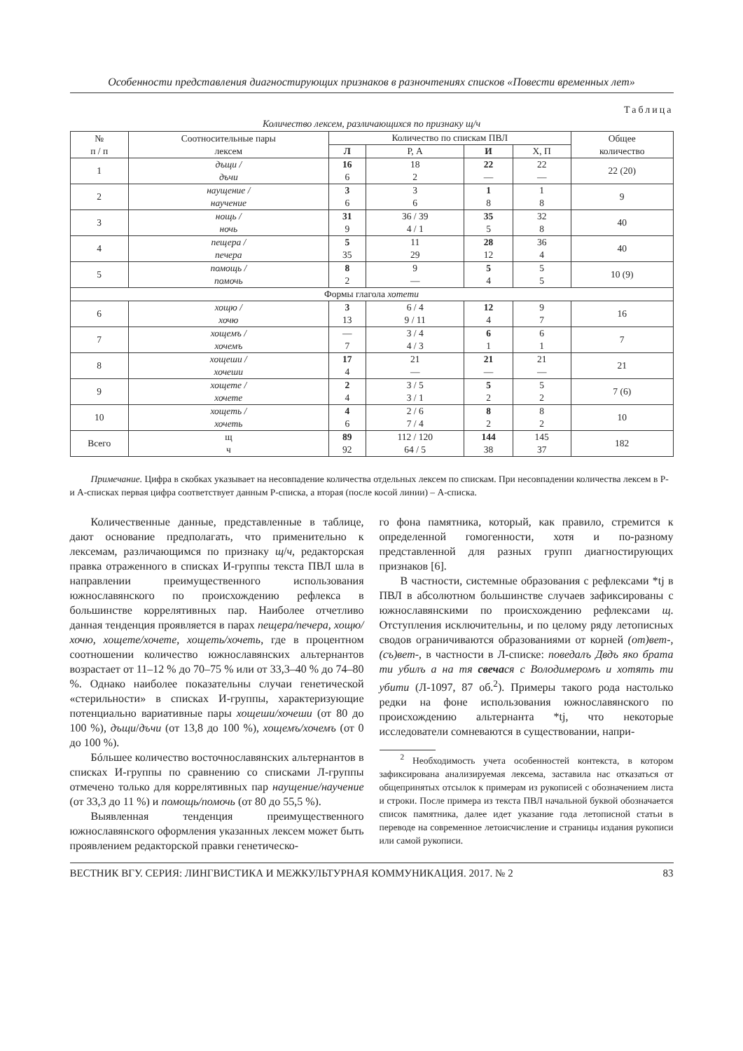Особенности представления диагностирующих признаков в разночтениях списков «Повести временных лет»
Таблица
Количество лексем, различающихся по признаку щ/ч
| № п / п | Соотносительные пары лексем | Количество по спискам ПВЛ | | | | Общее количество |
| --- | --- | --- | --- | --- | --- | --- |
| | | Л | Р, А | И | Х, П | |
| 1 | дъщи / дъчи | 16 6 | 18 2 | 22 — | 22 — | 22 (20) |
| 2 | наущение / научение | 3 6 | 3 6 | 1 8 | 1 8 | 9 |
| 3 | нощь / ночь | 31 9 | 36 / 39 4 / 1 | 35 5 | 32 8 | 40 |
| 4 | пещера / печера | 5 35 | 11 29 | 28 12 | 36 4 | 40 |
| 5 | помощь / помочь | 8 2 | 9 — | 5 4 | 5 5 | 10 (9) |
| Формы глагола хотети | | | | | | |
| 6 | хощю / хочю | 3 13 | 6 / 4 9 / 11 | 12 4 | 9 7 | 16 |
| 7 | хощемъ / хочемъ | — 7 | 3 / 4 4 / 3 | 6 1 | 6 1 | 7 |
| 8 | хощеши / хочеши | 17 4 | 21 — | 21 — | 21 — | 21 |
| 9 | хощете / хочете | 2 4 | 3 / 5 3 / 1 | 5 2 | 5 2 | 7 (6) |
| 10 | хощеть / хочеть | 4 6 | 2 / 6 7 / 4 | 8 2 | 8 2 | 10 |
| Всего | щ ч | 89 92 | 112 / 120 64 / 5 | 144 38 | 145 37 | 182 |
Примечание. Цифра в скобках указывает на несовпадение количества отдельных лексем по спискам. При несовпадении количества лексем в Р- и А-списках первая цифра соответствует данным Р-списка, а вторая (после косой линии) – А-списка.
Количественные данные, представленные в таблице, дают основание предполагать, что применительно к лексемам, различающимся по признаку щ/ч, редакторская правка отраженного в списках И-группы текста ПВЛ шла в направлении преимущественного использования южнославянского по происхождению рефлекса в большинстве коррелятивных пар. Наиболее отчетливо данная тенденция проявляется в парах пещера/печера, хощю/хочю, хощете/хочете, хощеть/хочеть, где в процентном соотношении количество южнославянских альтернантов возрастает от 11–12 % до 70–75 % или от 33,3–40 % до 74–80 %. Однако наиболее показательны случаи генетической «стерильности» в списках И-группы, характеризующие потенциально вариативные пары хощеши/хочеши (от 80 до 100 %), дъщи/дъчи (от 13,8 до 100 %), хощемъ/хочемъ (от 0 до 100 %).
Бóльшее количество восточнославянских альтернантов в списках И-группы по сравнению со списками Л-группы отмечено только для коррелятивных пар наущение/научение (от 33,3 до 11 %) и помощь/помочь (от 80 до 55,5 %).
Выявленная тенденция преимущественного южнославянского оформления указанных лексем может быть проявлением редакторской правки генетическо-
го фона памятника, который, как правило, стремится к определенной гомогенности, хотя и по-разному представленной для разных групп диагностирующих признаков [6].
В частности, системные образования с рефлексами *tj в ПВЛ в абсолютном большинстве случаев зафиксированы с южнославянскими по происхождению рефлексами щ. Отступления исключительны, и по целому ряду летописных сводов ограничиваются образованиями от корней (от)вет-, (съ)вет-, в частности в Л-списке: поведалъ Двдъ яко брата ти убилъ а на тя свечася с Володимеромъ и хотять ти убити (Л-1097, 87 об.<sup>2</sup>). Примеры такого рода настолько редки на фоне использования южнославянского по происхождению альтернанта *tj, что некоторые исследователи сомневаются в существовании, напри-
<sup>2</sup> Необходимость учета особенностей контекста, в котором зафиксирована анализируемая лексема, заставила нас отказаться от общепринятых отсылок к примерам из рукописей с обозначением листа и строки. После примера из текста ПВЛ начальной буквой обозначается список памятника, далее идет указание года летописной статьи в переводе на современное летоисчисление и страницы издания рукописи или самой рукописи.
ВЕСТНИК ВГУ. СЕРИЯ: ЛИНГВИСТИКА И МЕЖКУЛЬТУРНАЯ КОММУНИКАЦИЯ. 2017. № 2 83